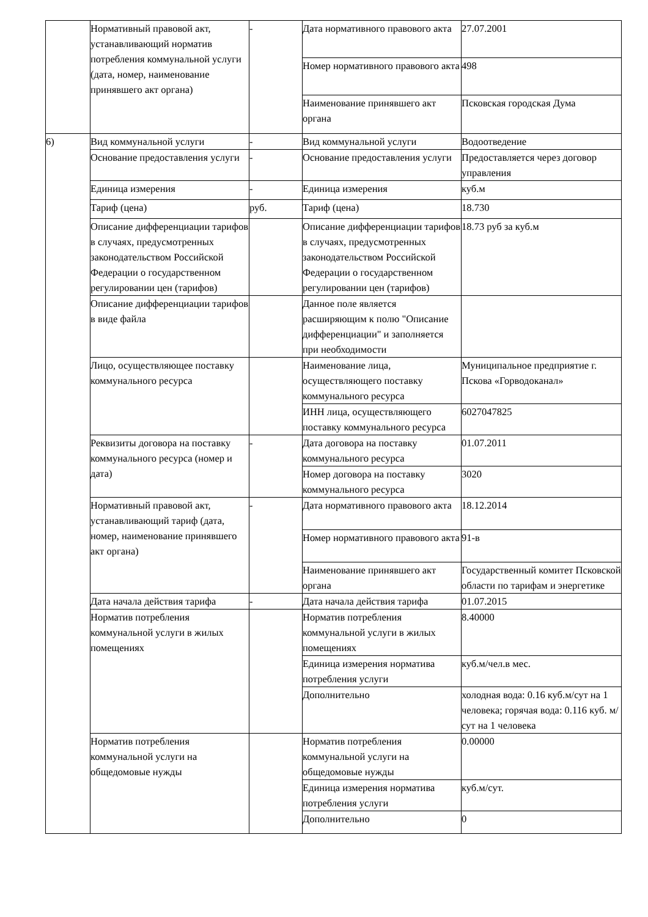| | Нормативный правовой акт, устанавливающий норматив потребления коммунальной услуги (дата, номер, наименование принявшего акт органа) | - | Дата нормативного правового акта | 27.07.2001 |
| | | | Номер нормативного правового акта | 498 |
| | | | Наименование принявшего акт органа | Псковская городская Дума |
| 6) | Вид коммунальной услуги | - | Вид коммунальной услуги | Водоотведение |
| | Основание предоставления услуги | - | Основание предоставления услуги | Предоставляется через договор управления |
| | Единица измерения | - | Единица измерения | куб.м |
| | Тариф (цена) | руб. | Тариф (цена) | 18.730 |
| | Описание дифференциации тарифов в случаях, предусмотренных законодательством Российской Федерации о государственном регулировании цен (тарифов) | | Описание дифференциации тарифов в случаях, предусмотренных законодательством Российской Федерации о государственном регулировании цен (тарифов) | 18.73 руб за куб.м |
| | Описание дифференциации тарифов в виде файла | | Данное поле является расширяющим к полю "Описание дифференциации" и заполняется при необходимости | |
| | Лицо, осуществляющее поставку коммунального ресурса | | Наименование лица, осуществляющего поставку коммунального ресурса | Муниципальное предприятие г. Пскова «Горводоканал» |
| | | | ИНН лица, осуществляющего поставку коммунального ресурса | 6027047825 |
| | Реквизиты договора на поставку коммунального ресурса (номер и дата) | - | Дата договора на поставку коммунального ресурса | 01.07.2011 |
| | | | Номер договора на поставку коммунального ресурса | 3020 |
| | Нормативный правовой акт, устанавливающий тариф (дата, номер, наименование принявшего акт органа) | - | Дата нормативного правового акта | 18.12.2014 |
| | | | Номер нормативного правового акта | 91-в |
| | | | Наименование принявшего акт органа | Государственный комитет Псковской области по тарифам и энергетике |
| | Дата начала действия тарифа | - | Дата начала действия тарифа | 01.07.2015 |
| | Норматив потребления коммунальной услуги в жилых помещениях | | Норматив потребления коммунальной услуги в жилых помещениях | 8.40000 |
| | | | Единица измерения норматива потребления услуги | куб.м/чел.в мес. |
| | | | Дополнительно | холодная вода: 0.16 куб.м/сут на 1 человека; горячая вода: 0.116 куб. м/сут на 1 человека |
| | Норматив потребления коммунальной услуги на общедомовые нужды | | Норматив потребления коммунальной услуги на общедомовые нужды | 0.00000 |
| | | | Единица измерения норматива потребления услуги | куб.м/сут. |
| | | | Дополнительно | 0 |